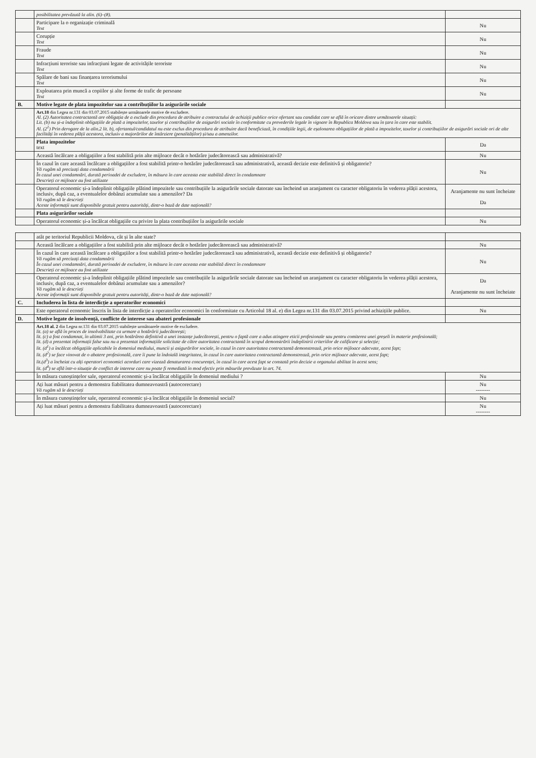| | posibilitatea prevăzută la alin. (6)–(8). | |
| | Participare la o organizație criminală Text | Nu |
| | Corupție Text | Nu |
| | Fraude Text | Nu |
| | Infracțiuni teroriste sau infracțiuni legate de activitățile teroriste Text | Nu |
| | Spălare de bani sau finanțarea terorismului Text | Nu |
| | Exploatarea prin muncă a copiilor și alte forme de trafic de persoane Text | Nu |
| B. | Motive legate de plata impozitelor sau a contribuțiilor la asigurările sociale | |
| | Art.18 din Legea nr.131 din 03.07.2015 stabilește următoarele motive de excludere. Al. (2) Autoritatea contractantă are obligația de a exclude din procedura de atribuire a contractului de achiziții publice orice ofertant sau candidat care se află în oricare dintre următoarele situații: Lit. (b) nu și-a îndeplinit obligațiile de plată a impozitelor, taxelor și contribuțiilor de asigurări sociale în conformitate cu prevederile legale în vigoare în Republica Moldova sau în țara în care este stabilit. Al. (2<sup>1</sup>) Prin derogare de la alin.2 lit. b), ofertantul/candidatul nu este exclus din procedura de atribuire dacă beneficiază, în condițiile legii, de eșalonarea obligațiilor de plată a impozitelor, taxelor și contribuțiilor de asigurări sociale ori de alte facilități în vederea plății acestora, inclusiv a majorărilor de întârziere (penalităților) și/sau a amenzilor. | |
| | Plata impozitelor text | Da |
| | Această încălcare a obligațiilor a fost stabilită prin alte mijloace decât o hotărâre judecătorească sau administrativă? | Nu |
| | În cazul în care această încălcare a obligațiilor a fost stabilită printr-o hotărâre judecătorească sau administrativă, această decizie este definitivă și obligatorie? Vă rugăm să precizați data condamnării În cazul unei condamnări, durată perioadei de excludere, în măsura în care aceasta este stabilită direct în condamnare Descrieți ce mijloace au fost utilizate | Nu |
| | Operatorul economic și-a îndeplinit obligațiile plătind impozitele sau contribuțiile la asigurările sociale datorate sau încheind un aranjament cu caracter obligatoriu în vederea plății acestora, inclusiv, după caz, a eventualelor dobânzi acumulate sau a amenzilor? Da Vă rugăm să le descrieți Aceste informații sunt disponibile gratuit pentru autorități, dintr-o bază de date națională? | Aranjamente nu sunt încheiate Da |
| | Plata asigurărilor sociale | |
| | Operatorul economic și-a încălcat obligațiile cu privire la plata contribuțiilor la asigurările sociale | Nu |
| | atât pe teritoriul Republicii Moldova, cât și în alte state? | |
| | Această încălcare a obligațiilor a fost stabilită prin alte mijloace decât o hotărâre judecătorească sau administrativă? | Nu |
| | În cazul în care această încălcare a obligațiilor a fost stabilită printr-o hotărâre judecătorească sau administrativă, această decizie este definitivă și obligatorie? Vă rugăm să precizați data condamnării În cazul unei condamnări, durată perioadei de excludere, în măsura în care aceasta este stabilită direct în condamnare Descrieți ce mijloace au fost utilizate | Nu |
| | Operatorul economic și-a îndeplinit obligațiile plătind impozitele sau contribuțiile la asigurările sociale datorate sau încheind un aranjament cu caracter obligatoriu în vederea plății acestora, inclusiv, după caz, a eventualelor dobânzi acumulate sau a amenzilor? Vă rugăm să le descrieți Aceste informații sunt disponibile gratuit pentru autorități, dintr-o bază de date națională? | Da Aranjamente nu sunt încheiate |
| C. | Includerea în lista de interdicție a operatorilor economici | |
| | Este operatorul economic înscris în lista de interdicție a operatorilor economici în conformitate cu Articolul 18 al. e) din Legea nr.131 din 03.07.2015 privind achizițiile publice. | Nu |
| D. | Motive legate de insolvență, conflicte de interese sau abateri profesionale | |
| | Art.18 al. 2 din Legea nr.131 din 03.07.2015 stabilește următoarele motive de excludere. lit. (a) se află în proces de insolvabilitate ca urmare a hotărârii judecătorești; lit. (c) a fost condamnat, în ultimii 3 ani, prin hotărârea definitivă a unei instanțe judecătorești, pentru o faptă care a adus atingere eticii profesionale sau pentru comiterea unei greșeli în materie profesională; lit. (d) a prezentat informații false sau nu a prezentat informațiile solicitate de către autoritatea contractantă în scopul demonstrării îndeplinirii criteriilor de calificare și selecție; lit. (d<sup>1</sup>) a încălcat obligațiile aplicabile în domeniul mediului, muncii și asigurărilor sociale, în cazul în care autoritatea contractantă demonstrează, prin orice mijloace adecvate, acest fapt; lit. (d<sup>2</sup>) se face vinovat de o abatere profesională, care îi pune la îndoială integritatea, în cazul în care autoritatea contractantă demonstrează, prin orice mijloace adecvate, acest fapt; lit.(d<sup>3</sup>) a încheiat cu alți operatori economici acorduri care vizează denaturarea concurenței, în cazul în care acest fapt se constată prin decizie a organului abilitat în acest sens; lit. (d<sup>4</sup>) se află într-o situație de conflict de interese care nu poate fi remediată în mod efectiv prin măsurile prevăzute la art. 74. | |
| | În măsura cunoștințelor sale, operatorul economic și-a încălcat obligațiile în domeniul mediului ? | Nu |
| | Ați luat măsuri pentru a demonstra fiabilitatea dumneavoastră (autocorectare) Vă rugăm să le descrieți | Nu -------- |
| | În măsura cunoștințelor sale, operatorul economic și-a încălcat obligațiile în domeniul social? | Nu |
| | Ați luat măsuri pentru a demonstra fiabilitatea dumneavoastră (autocorectare) | Nu -------- |